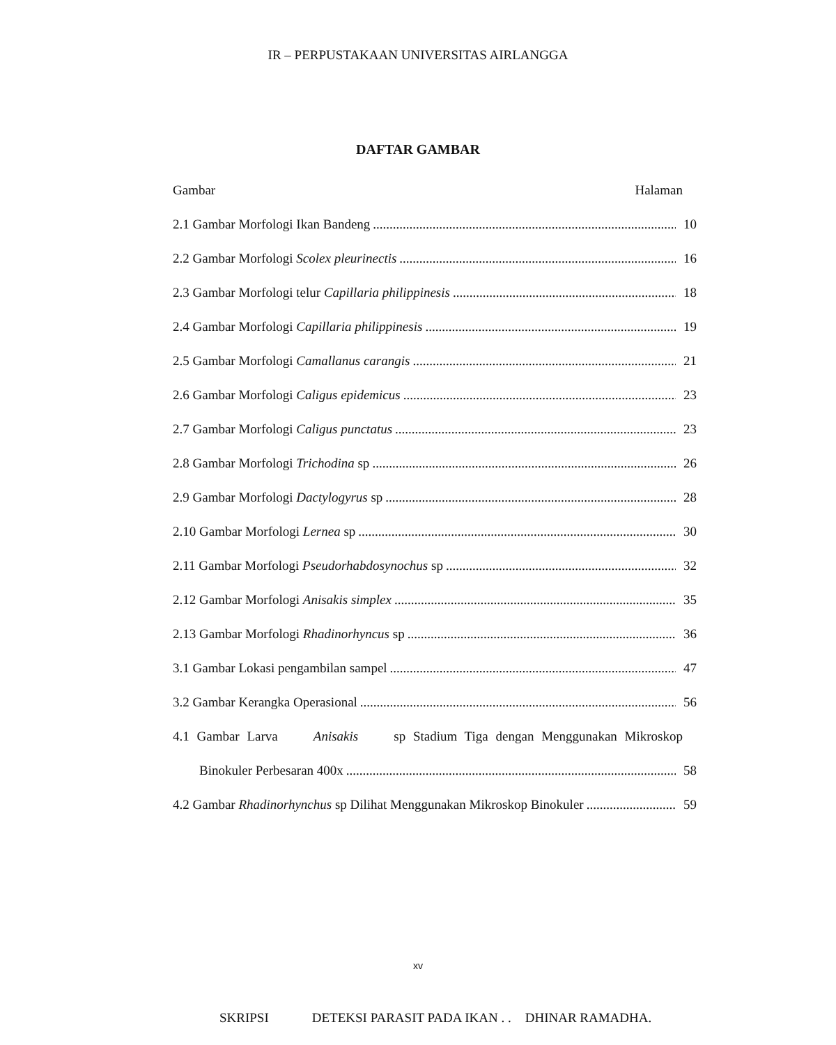IR – PERPUSTAKAAN UNIVERSITAS AIRLANGGA
DAFTAR GAMBAR
Gambar Halaman
2.1 Gambar Morfologi Ikan Bandeng 10
2.2 Gambar Morfologi Scolex pleurinectis 16
2.3 Gambar Morfologi telur Capillaria philippinesis 18
2.4 Gambar Morfologi Capillaria philippinesis 19
2.5 Gambar Morfologi Camallanus carangis 21
2.6 Gambar Morfologi Caligus epidemicus 23
2.7 Gambar Morfologi Caligus punctatus 23
2.8 Gambar Morfologi Trichodina sp 26
2.9 Gambar Morfologi Dactylogyrus sp 28
2.10 Gambar Morfologi Lernea sp 30
2.11 Gambar Morfologi Pseudorhabdosynochus sp 32
2.12 Gambar Morfologi Anisakis simplex 35
2.13 Gambar Morfologi Rhadinorhyncus sp 36
3.1 Gambar Lokasi pengambilan sampel 47
3.2 Gambar Kerangka Operasional 56
4.1 Gambar Larva Anisakis sp Stadium Tiga dengan Menggunakan Mikroskop
Binokuler Perbesaran 400x 58
4.2 Gambar Rhadinorhynchus sp Dilihat Menggunakan Mikroskop Binokuler 59
xv
SKRIPSI DETEKSI PARASIT PADA IKAN . . DHINAR RAMADHA.